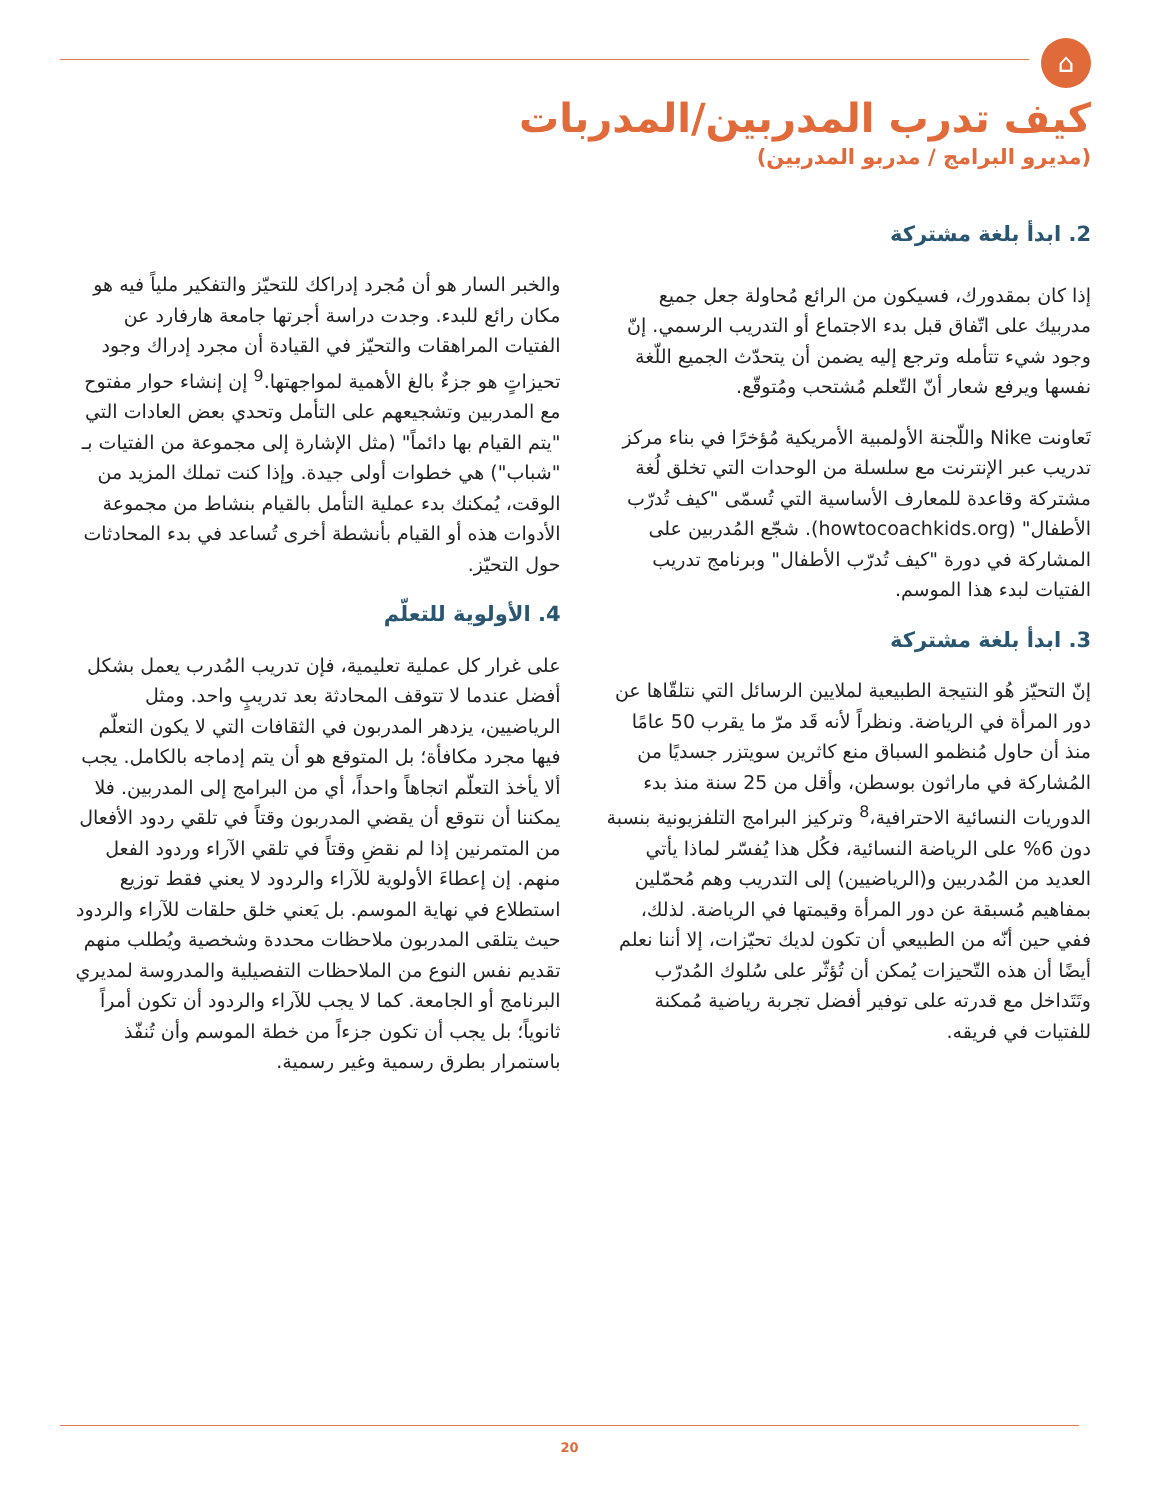⌂
كيف تدرب المدربين/المدربات
(مديرو البرامج / مدربو المدربين)
2. ابدأ بلغة مشتركة
إذا كان بمقدورك، فسيكون من الرائع مُحاولة جعل جميع مدربيك على اتّفاق قبل بدء الاجتماع أو التدريب الرسمي. إنّ وجود شيء تتأمله وترجع إليه يضمن أن يتحدّث الجميع اللّغة نفسها ويرفع شعار أنّ التّعلم مُشتحب ومُتوقّع.
تَعاونت Nike واللّجنة الأولمبية الأمريكية مُؤخرًا في بناء مركز تدريب عبر الإنترنت مع سلسلة من الوحدات التي تخلق لُغة مشتركة وقاعدة للمعارف الأساسية التي تُسمّى "كيف تُدرّب الأطفال" (howtocoachkids.org). شجّع المُدربين على المشاركة في دورة "كيف تُدرّب الأطفال" وبرنامج تدريب الفتيات لبدء هذا الموسم.
3. ابدأ بلغة مشتركة
إنّ التحيّز هُو النتيجة الطبيعية لملايين الرسائل التي نتلقّاها عن دور المرأة في الرياضة. ونظراً لأنه قَد مرّ ما يقرب 50 عامًا منذ أن حاول مُنظمو السباق منع كاثرين سويتزر جسديًا من المُشاركة في ماراثون بوسطن، وأقل من 25 سنة منذ بدء الدوريات النسائية الاحترافية،<sup>8</sup> وتركيز البرامج التلفزيونية بنسبة دون 6% على الرياضة النسائية، فكُل هذا يُفسّر لماذا يأتي العديد من المُدربين و(الرياضيين) إلى التدريب وهم مُحمّلين بمفاهيم مُسبقة عن دور المرأة وقيمتها في الرياضة. لذلك، ففي حين أنّه من الطبيعي أن تكون لديك تحيّزات، إلا أننا نعلم أيضًا أن هذه التّحيزات يُمكن أن تُؤثّر على سُلوك المُدرّب وتَتَداخل مع قدرته على توفير أفضل تجربة رياضية مُمكنة للفتيات في فريقه.
والخبر السار هو أن مُجرد إدراكك للتحيّز والتفكير ملياً فيه هو مكان رائع للبدء. وجدت دراسة أجرتها جامعة هارفارد عن الفتيات المراهقات والتحيّز في القيادة أن مجرد إدراك وجود تحيزاتٍ هو جزءٌ بالغ الأهمية لمواجهتها.<sup>9</sup> إن إنشاء حوار مفتوح مع المدربين وتشجيعهم على التأمل وتحدي بعض العادات التي "يتم القيام بها دائماً" (مثل الإشارة إلى مجموعة من الفتيات بـ "شباب") هي خطوات أولى جيدة. وإذا كنت تملك المزيد من الوقت، يُمكنك بدء عملية التأمل بالقيام بنشاط من مجموعة الأدوات هذه أو القيام بأنشطة أخرى تُساعد في بدء المحادثات حول التحيّز.
4. الأولوية للتعلّم
على غرار كل عملية تعليمية، فإن تدريب المُدرب يعمل بشكل أفضل عندما لا تتوقف المحادثة بعد تدريبٍ واحد. ومثل الرياضيين، يزدهر المدربون في الثقافات التي لا يكون التعلّم فيها مجرد مكافأة؛ بل المتوقع هو أن يتم إدماجه بالكامل. يجب ألا يأخذ التعلّم اتجاهاً واحداً، أي من البرامج إلى المدربين. فلا يمكننا أن نتوقع أن يقضي المدربون وقتاً في تلقي ردود الأفعال من المتمرنين إذا لم نقضِ وقتاً في تلقي الآراء وردود الفعل منهم. إن إعطاءَ الأولوية للآراء والردود لا يعني فقط توزيع استطلاع في نهاية الموسم. بل يَعني خلق حلقات للآراء والردود حيث يتلقى المدربون ملاحظات محددة وشخصية ويُطلب منهم تقديم نفس النوع من الملاحظات التفصيلية والمدروسة لمديري البرنامج أو الجامعة. كما لا يجب للآراء والردود أن تكون أمراً ثانوياً؛ بل يجب أن تكون جزءاً من خطة الموسم وأن تُنفّذ باستمرار بطرق رسمية وغير رسمية.
20